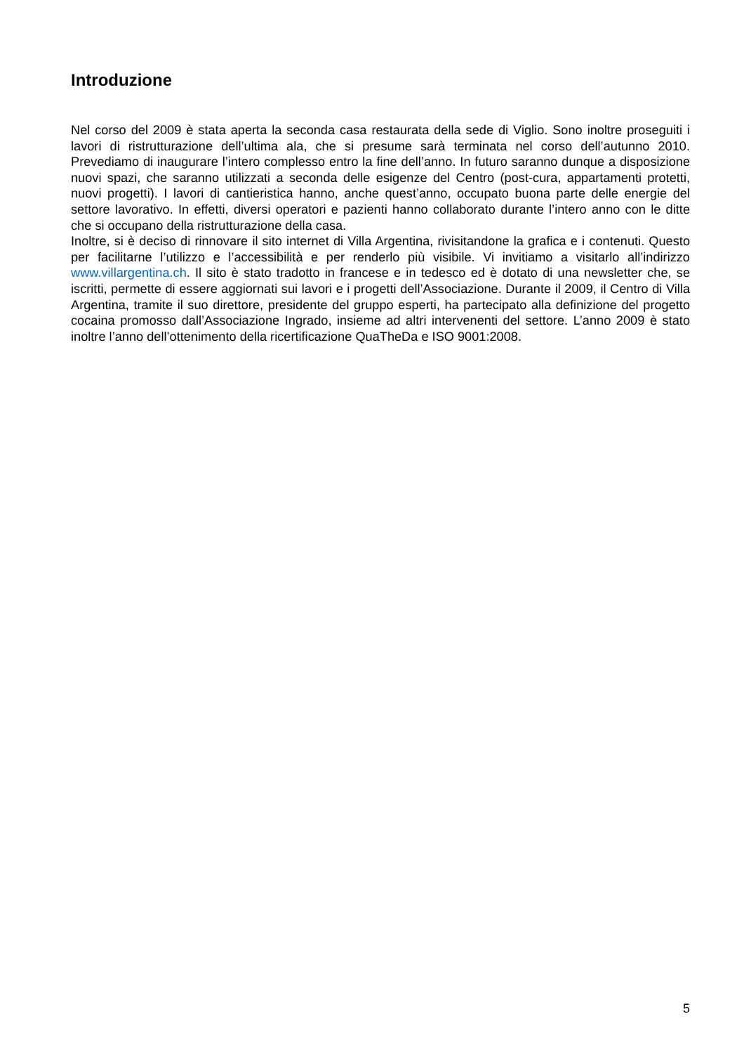Introduzione
Nel corso del 2009 è stata aperta la seconda casa restaurata della sede di Viglio. Sono inoltre proseguiti i lavori di ristrutturazione dell’ultima ala, che si presume sarà terminata nel corso dell’autunno 2010. Prevediamo di inaugurare l’intero complesso entro la fine dell’anno. In futuro saranno dunque a disposizione nuovi spazi, che saranno utilizzati a seconda delle esigenze del Centro (post-cura, appartamenti protetti, nuovi progetti). I lavori di cantieristica hanno, anche quest’anno, occupato buona parte delle energie del settore lavorativo. In effetti, diversi operatori e pazienti hanno collaborato durante l’intero anno con le ditte che si occupano della ristrutturazione della casa.
Inoltre, si è deciso di rinnovare il sito internet di Villa Argentina, rivisitandone la grafica e i contenuti. Questo per facilitarne l’utilizzo e l’accessibilità e per renderlo più visibile. Vi invitiamo a visitarlo all’indirizzo www.villargentina.ch. Il sito è stato tradotto in francese e in tedesco ed è dotato di una newsletter che, se iscritti, permette di essere aggiornati sui lavori e i progetti dell’Associazione. Durante il 2009, il Centro di Villa Argentina, tramite il suo direttore, presidente del gruppo esperti, ha partecipato alla definizione del progetto cocaina promosso dall’Associazione Ingrado, insieme ad altri intervenenti del settore. L’anno 2009 è stato inoltre l’anno dell’ottenimento della ricertificazione QuaTheDa e ISO 9001:2008.
5